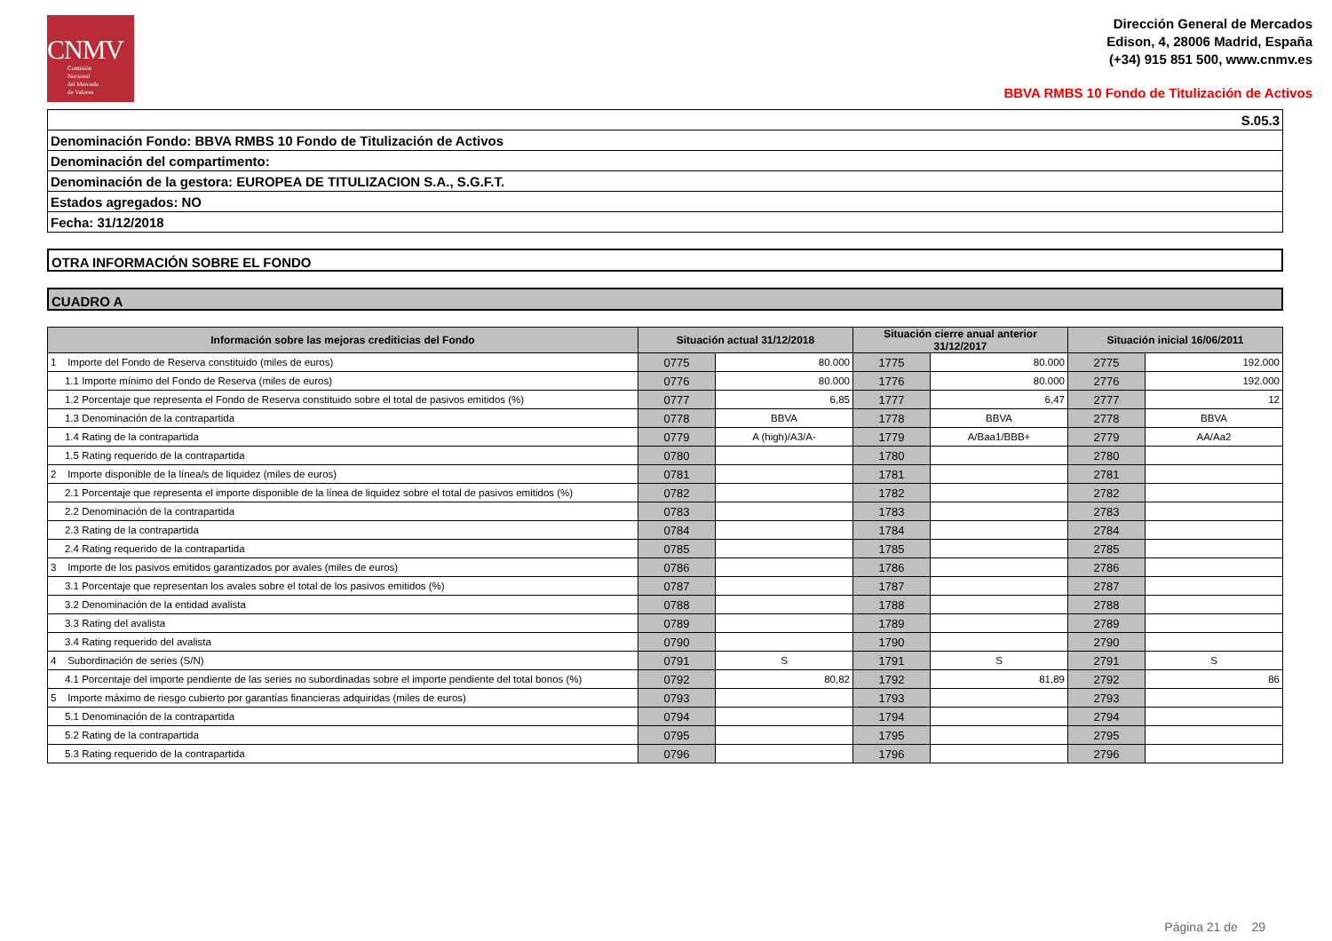CNMV
Comisión
Nacional
del Mercado
de Valores
Dirección General de Mercados
Edison, 4, 28006 Madrid, España
(+34) 915 851 500, www.cnmv.es
BBVA RMBS 10 Fondo de Titulización de Activos
S.05.3
Denominación Fondo: BBVA RMBS 10 Fondo de Titulización de Activos
Denominación del compartimento:
Denominación de la gestora: EUROPEA DE TITULIZACION S.A., S.G.F.T.
Estados agregados: NO
Fecha: 31/12/2018
OTRA INFORMACIÓN SOBRE EL FONDO
CUADRO A
| Información sobre las mejoras crediticias del Fondo | Situación actual 31/12/2018 | | Situación cierre anual anterior 31/12/2017 | | Situación inicial 16/06/2011 | |
| --- | --- | --- | --- | --- | --- | --- |
| 1 Importe del Fondo de Reserva constituido (miles de euros) | 0775 | 80.000 | 1775 | 80.000 | 2775 | 192.000 |
| 1.1 Importe mínimo del Fondo de Reserva (miles de euros) | 0776 | 80.000 | 1776 | 80.000 | 2776 | 192.000 |
| 1.2 Porcentaje que representa el Fondo de Reserva constituido sobre el total de pasivos emitidos (%) | 0777 | 6,85 | 1777 | 6,47 | 2777 | 12 |
| 1.3 Denominación de la contrapartida | 0778 | BBVA | 1778 | BBVA | 2778 | BBVA |
| 1.4 Rating de la contrapartida | 0779 | A (high)/A3/A- | 1779 | A/Baa1/BBB+ | 2779 | AA/Aa2 |
| 1.5 Rating requerido de la contrapartida | 0780 | | 1780 | | 2780 | |
| 2 Importe disponible de la línea/s de liquidez (miles de euros) | 0781 | | 1781 | | 2781 | |
| 2.1 Porcentaje que representa el importe disponible de la línea de liquidez sobre el total de pasivos emitidos (%) | 0782 | | 1782 | | 2782 | |
| 2.2 Denominación de la contrapartida | 0783 | | 1783 | | 2783 | |
| 2.3 Rating de la contrapartida | 0784 | | 1784 | | 2784 | |
| 2.4 Rating requerido de la contrapartida | 0785 | | 1785 | | 2785 | |
| 3 Importe de los pasivos emitidos garantizados por avales (miles de euros) | 0786 | | 1786 | | 2786 | |
| 3.1 Porcentaje que representan los avales sobre el total de los pasivos emitidos (%) | 0787 | | 1787 | | 2787 | |
| 3.2 Denominación de la entidad avalista | 0788 | | 1788 | | 2788 | |
| 3.3 Rating del avalista | 0789 | | 1789 | | 2789 | |
| 3.4 Rating requerido del avalista | 0790 | | 1790 | | 2790 | |
| 4 Subordinación de series (S/N) | 0791 | S | 1791 | S | 2791 | S |
| 4.1 Porcentaje del importe pendiente de las series no subordinadas sobre el importe pendiente del total bonos (%) | 0792 | 80,82 | 1792 | 81,89 | 2792 | 86 |
| 5 Importe máximo de riesgo cubierto por garantías financieras adquiridas (miles de euros) | 0793 | | 1793 | | 2793 | |
| 5.1 Denominación de la contrapartida | 0794 | | 1794 | | 2794 | |
| 5.2 Rating de la contrapartida | 0795 | | 1795 | | 2795 | |
| 5.3 Rating requerido de la contrapartida | 0796 | | 1796 | | 2796 | |
Página 21 de 29